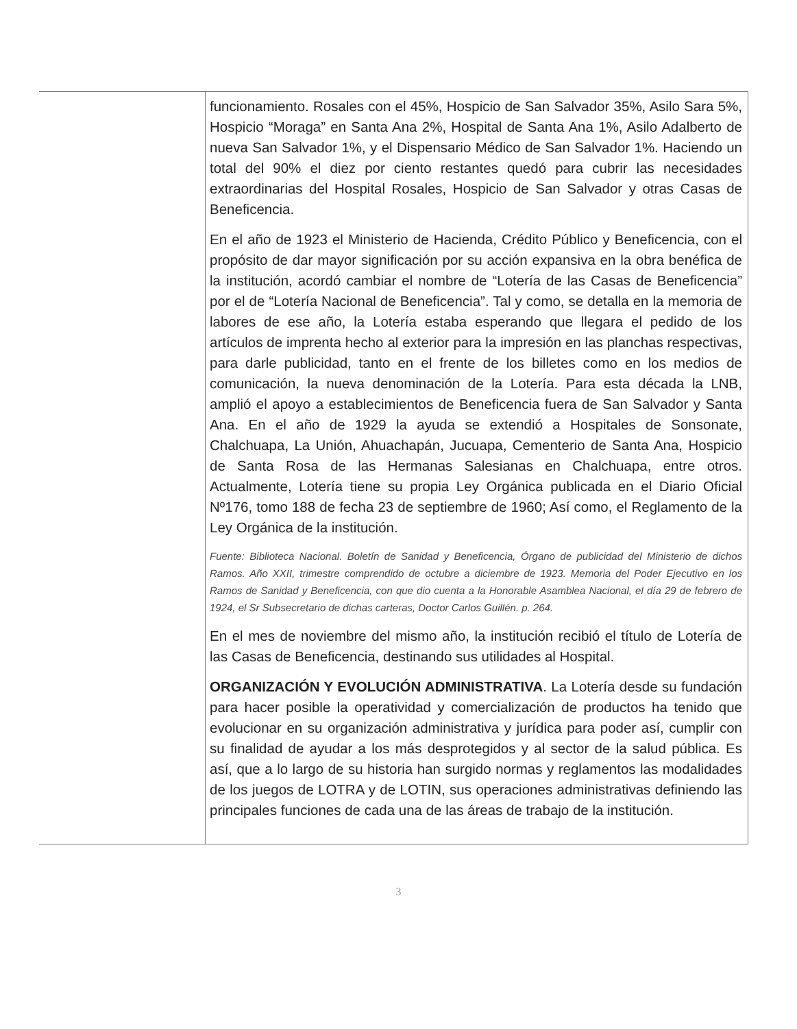| | funcionamiento. Rosales con el 45%, Hospicio de San Salvador 35%, Asilo Sara 5%, Hospicio “Moraga” en Santa Ana 2%, Hospital de Santa Ana 1%, Asilo Adalberto de nueva San Salvador 1%, y el Dispensario Médico de San Salvador 1%. Haciendo un total del 90% el diez por ciento restantes quedó para cubrir las necesidades extraordinarias del Hospital Rosales, Hospicio de San Salvador y otras Casas de Beneficencia. En el año de 1923 el Ministerio de Hacienda, Crédito Público y Beneficencia, con el propósito de dar mayor significación por su acción expansiva en la obra benéfica de la institución, acordó cambiar el nombre de “Lotería de las Casas de Beneficencia” por el de “Lotería Nacional de Beneficencia”. Tal y como, se detalla en la memoria de labores de ese año, la Lotería estaba esperando que llegara el pedido de los artículos de imprenta hecho al exterior para la impresión en las planchas respectivas, para darle publicidad, tanto en el frente de los billetes como en los medios de comunicación, la nueva denominación de la Lotería. Para esta década la LNB, amplió el apoyo a establecimientos de Beneficencia fuera de San Salvador y Santa Ana. En el año de 1929 la ayuda se extendió a Hospitales de Sonsonate, Chalchuapa, La Unión, Ahuachapán, Jucuapa, Cementerio de Santa Ana, Hospicio de Santa Rosa de las Hermanas Salesianas en Chalchuapa, entre otros. Actualmente, Lotería tiene su propia Ley Orgánica publicada en el Diario Oficial Nº176, tomo 188 de fecha 23 de septiembre de 1960; Así como, el Reglamento de la Ley Orgánica de la institución. Fuente: Biblioteca Nacional. Boletín de Sanidad y Beneficencia, Órgano de publicidad del Ministerio de dichos Ramos. Año XXII, trimestre comprendido de octubre a diciembre de 1923. Memoria del Poder Ejecutivo en los Ramos de Sanidad y Beneficencia, con que dio cuenta a la Honorable Asamblea Nacional, el día 29 de febrero de 1924, el Sr Subsecretario de dichas carteras, Doctor Carlos Guillén. p. 264. En el mes de noviembre del mismo año, la institución recibió el título de Lotería de las Casas de Beneficencia, destinando sus utilidades al Hospital. ORGANIZACIÓN Y EVOLUCIÓN ADMINISTRATIVA . La Lotería desde su fundación para hacer posible la operatividad y comercialización de productos ha tenido que evolucionar en su organización administrativa y jurídica para poder así, cumplir con su finalidad de ayudar a los más desprotegidos y al sector de la salud pública. Es así, que a lo largo de su historia han surgido normas y reglamentos las modalidades de los juegos de LOTRA y de LOTIN, sus operaciones administrativas definiendo las principales funciones de cada una de las áreas de trabajo de la institución. |
3